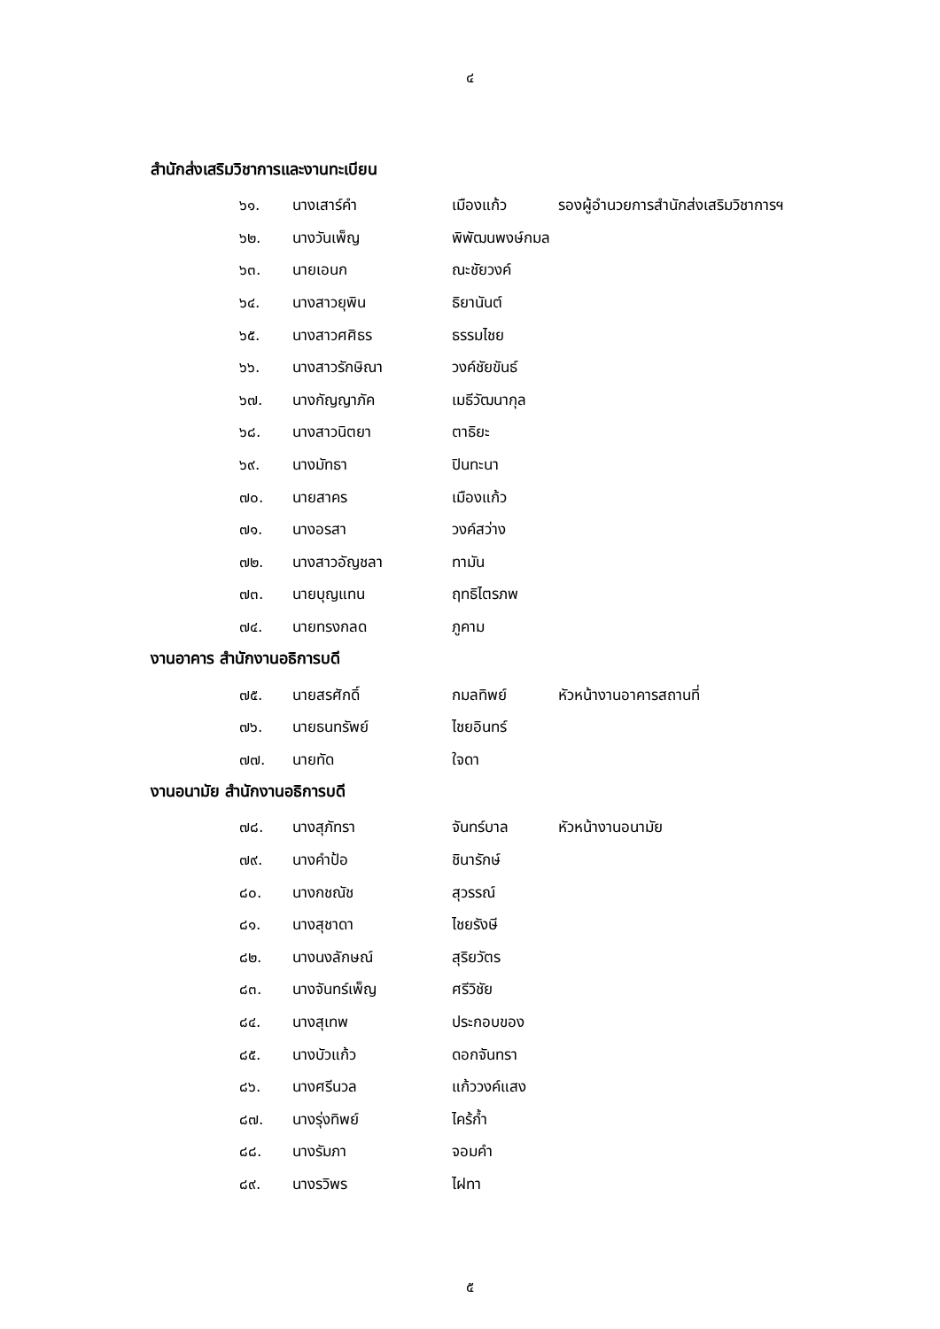๔
สำนักส่งเสริมวิชาการและงานทะเบียน
๖๑. นางเสาร์คำ เมืองแก้ว รองผู้อำนวยการสำนักส่งเสริมวิชาการฯ
๖๒. นางวันเพ็ญ พิพัฒนพงษ์กมล
๖๓. นายเอนก ณะชัยวงค์
๖๔. นางสาวยุพิน ธิยานันต์
๖๕. นางสาวศศิธร ธรรมไชย
๖๖. นางสาวรักษิณา วงค์ชัยขันธ์
๖๗. นางกัญญาภัค เมธีวัฒนากุล
๖๘. นางสาวนิตยา ตาธิยะ
๖๙. นางมัทธา ปินทะนา
๗๐. นายสาคร เมืองแก้ว
๗๑. นางอรสา วงค์สว่าง
๗๒. นางสาวอัญชลา ทามัน
๗๓. นายบุญแทน ฤทธิไตรภพ
๗๔. นายทรงกลด ภูคาม
งานอาคาร สำนักงานอธิการบดี
๗๕. นายสรศักดิ์ กมลทิพย์ หัวหน้างานอาคารสถานที่
๗๖. นายธนทรัพย์ ไชยอินทร์
๗๗. นายทัด ใจดา
งานอนามัย สำนักงานอธิการบดี
๗๘. นางสุภัทรา จันทร์บาล หัวหน้างานอนามัย
๗๙. นางคำป้อ ชินารักษ์
๘๐. นางกชณัช สุวรรณ์
๘๑. นางสุชาดา ไชยรังษี
๘๒. นางนงลักษณ์ สุริยวัตร
๘๓. นางจันทร์เพ็ญ ศรีวิชัย
๘๔. นางสุเทพ ประกอบของ
๘๕. นางบัวแก้ว ดอกจันทรา
๘๖. นางศรีนวล แก้ววงค์แสง
๘๗. นางรุ่งทิพย์ ไคร้ก้ำ
๘๘. นางรัมภา จอมคำ
๘๙. นางรวิพร ไฝทา
๕